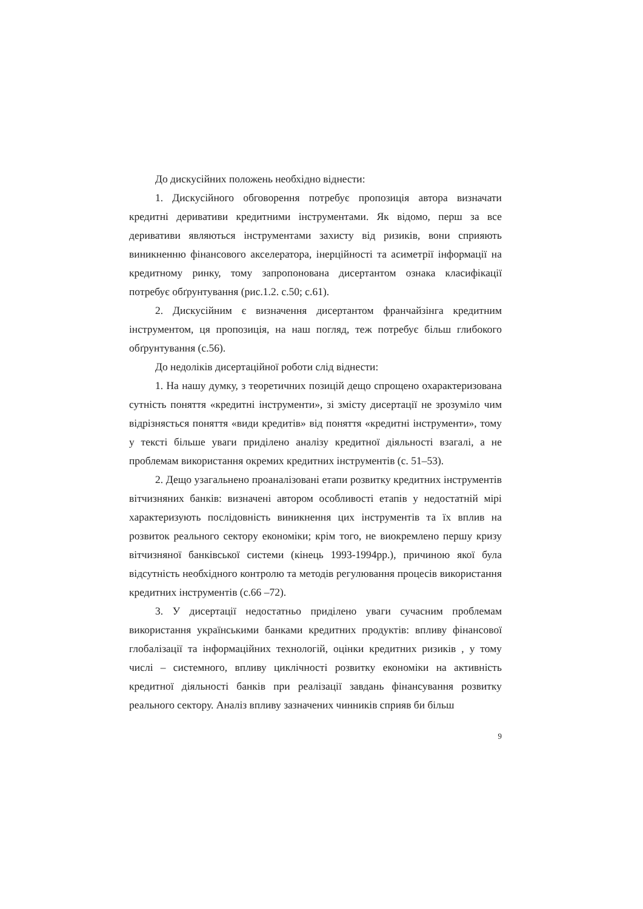До дискусійних положень необхідно віднести:
1. Дискусійного обговорення потребує пропозиція автора визначати кредитні деривативи кредитними інструментами. Як відомо, перш за все деривативи являються інструментами захисту від ризиків, вони сприяють виникненню фінансового акселератора, інерційності та асиметрії інформації на кредитному ринку, тому запропонована дисертантом ознака класифікації потребує обґрунтування (рис.1.2. с.50; с.61).
2. Дискусійним є визначення дисертантом франчайзінга кредитним інструментом, ця пропозиція, на наш погляд, теж потребує більш глибокого обґрунтування (с.56).
До недоліків дисертаційної роботи слід віднести:
1. На нашу думку, з теоретичних позицій дещо спрощено охарактеризована сутність поняття «кредитні інструменти», зі змісту дисертації не зрозуміло чим відрізнясться поняття «види кредитів» від поняття «кредитні інструменти», тому у тексті більше уваги приділено аналізу кредитної діяльності взагалі, а не проблемам використання окремих кредитних інструментів (с. 51–53).
2. Дещо узагальнено проаналізовані етапи розвитку кредитних інструментів вітчизняних банків: визначені автором особливості етапів у недостатній мірі характеризують послідовність виникнення цих інструментів та їх вплив на розвиток реального сектору економіки; крім того, не виокремлено першу кризу вітчизняної банківської системи (кінець 1993-1994рр.), причиною якої була відсутність необхідного контролю та методів регулювання процесів використання кредитних інструментів (с.66 –72).
3. У дисертації недостатньо приділено уваги сучасним проблемам використання українськими банками кредитних продуктів: впливу фінансової глобалізації та інформаційних технологій, оцінки кредитних ризиків , у тому числі – системного, впливу циклічності розвитку економіки на активність кредитної діяльності банків при реалізації завдань фінансування розвитку реального сектору. Аналіз впливу зазначених чинників сприяв би більш
9